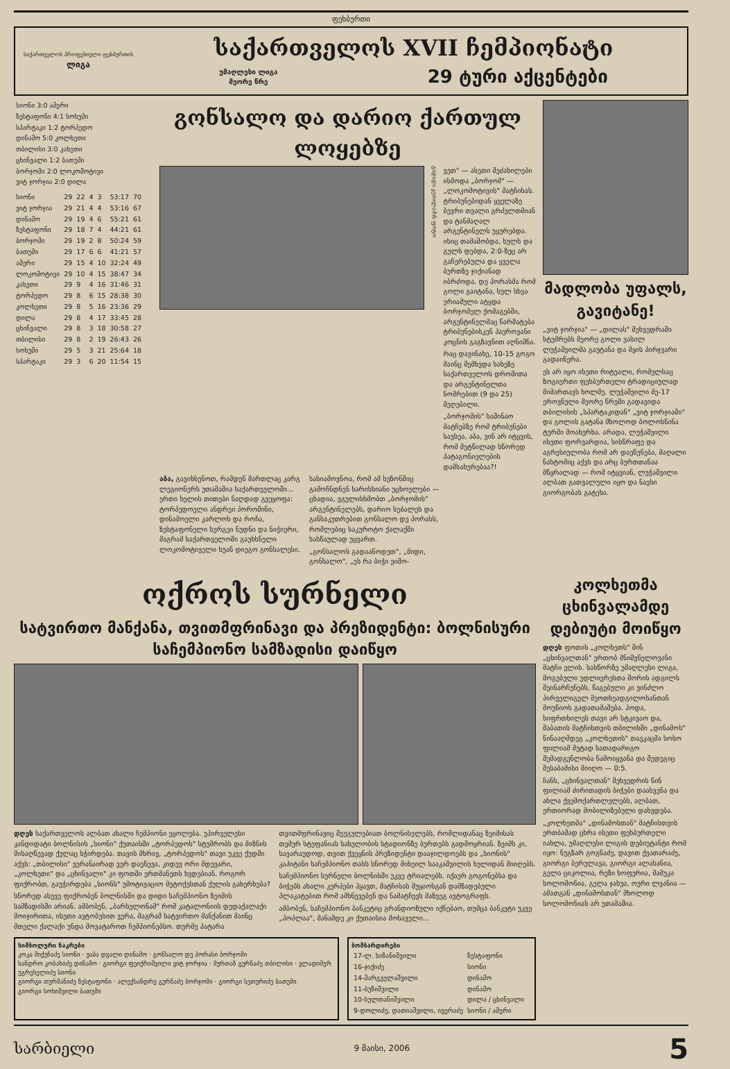ფეხბურთი
საქართველოს პროფესიული ფეხბურთის
ლიგა
საქართველოს XVII ჩემპიონატი
უმაღლესი ლიგა
მეორე წრე
29 ტური აქცენტები
| სიონი 3:0 ამერი |
| ზესტაფონი 4:1 სოხუმი |
| სპარტაკი 1:2 ტორპედო |
| დინამო 5:0 კოლხეთი |
| თბილისი 3:0 კახეთი |
| ცხინვალი 1:2 ბათუმი |
| ბორჯომი 2:0 ლოკომოტივი |
| ვიტ ჯორჯია 2:0 დილა |
| სიონი | 29 | 22 | 4 | 3 | 53:17 | 70 |
| ვიტ ჯორჯია | 29 | 21 | 4 | 4 | 53:16 | 67 |
| დინამო | 29 | 19 | 4 | 6 | 55:21 | 61 |
| ზესტაფონი | 29 | 18 | 7 | 4 | 44:21 | 61 |
| ბორჯომი | 29 | 19 | 2 | 8 | 50:24 | 59 |
| ბათუმი | 29 | 17 | 6 | 6 | 41:21 | 57 |
| ამერი | 29 | 15 | 4 | 10 | 32:24 | 49 |
| ლოკომოტივი | 29 | 10 | 4 | 15 | 38:47 | 34 |
| კახეთი | 29 | 9 | 4 | 16 | 31:46 | 31 |
| ტორპედო | 29 | 8 | 6 | 15 | 28:38 | 30 |
| კოლხეთი | 29 | 8 | 5 | 16 | 23:36 | 29 |
| დილა | 29 | 8 | 4 | 17 | 33:45 | 28 |
| ცხინვალი | 29 | 8 | 3 | 18 | 30:58 | 27 |
| თბილისი | 29 | 8 | 2 | 19 | 26:43 | 26 |
| სოხუმი | 29 | 5 | 3 | 21 | 25:64 | 18 |
| სპარტაკი | 29 | 3 | 6 | 20 | 11:54 | 15 |
გონსალო და დარიო ქართულ ლოყებზე
გადიდი კეთილაძის ფოტო
ვეთ" — ასეთი შეძახილები ისმოდა „ბორჯომ" — „ლოკომოტივის" მატჩისას. ტრიბუნებიდან ყველაზე ბევრი თვალი გრძელთმიან და ტანმაღალ არგენტინელს უყურებდა. ისიც თამაშობდა, სულს და გულს დებდა, 2:0-ზეც არ გაჩერებულა და ყველა ბურთზე ჯიქიანად იბრძოდა. დე პორასმა რომ გოლი გაიტანა, სულ სხვა ერიამული ატყდა ბორჯომელ ქომაგებში, არგენტინელმაც წარმატება ტრიბუნებისკენ ჰაეროვანი კოცნის გაგზავნით აღნიშნა.
რაც დავინახე, 10-15 გოგო მაინც შემხვდა სახეზე საქართველოს დროშითა და არგენტინელთა ნომრებით (9 და 25) შეღებილი.
„ბორჯომის" საშინაო მატჩებზე რომ ტრიბუნები სავსეა, აბა, ვინ არ იტყვის, რომ მეტწილად სწორედ პატაგონიელების დამსახურებაა?!
აბა, გავიხსენოთ, რამდენ მართლაც კარგ ლეგიონერს უთამაშია საქართველოში... ერთი ხელის თითები ნაღდად გვეყოფა: ტორპედოელი ანდრეი პოროშინი, დინამოელი კარლოს და როჩა, ზესტაფონელი სერგეი ნუდნი და ნიჭიერი, მაგრამ საქართველოში გაუხსნელი ლოკომოტიველი ხუან დიეგო გონსალესი.
სასიამოვნოა, რომ ამ სეზონშიც გამოჩნდნენ ხარისხიანი უცხოელები — ცხადია, ვგულისხმობთ „ბორჯომის" არგენტინელებს, დარიო სებალეს და განსაკუთრებით გონსალო დე პორასს, რომლებიც საკუროტო ქალაქში სასწაულად უყვართ.
„გონსალოს გადააწოდეთ", „მიდი, გონსალო", „ეს რა ბიჭი ვიშო-
მადლობა უფალს, გავიტანე!
„ვიტ ჯორჯია" — „დილას" შეხვედრაში სტუმრებს მეორე გოლი ვასილ ლუჭაშვილმა გაუტანა და მყის პირჯვარი გადაიწერა.
ეს არ იყო ისეთი რიტუალი, რომელსაც ზოგიერთი ფეხბურთელი ტრადიციულად მიმართავს ხოლმე. ლუჭაშვილი მე-17 ეროვნული მეორე წრეში გადავიდა თბილისის „სპარტაკიდან" „ვიტ ჯორჯიაში" და გოლის გატანა მხოლოდ ბოლოსწინა ტურში მოახერხა. არადა, ლუჭაშვილი ისეთი ფორვარდია, სისწრაფე და აგრესიულობა რომ არ დაეწუნება, მაღალი ნახტომიც აქვს და არც ბურთთანაა მწყრალად — რომ იტყვიან, ლუჭაშვილი ალბათ გათვალული იყო და ნავსი გიორგობას გატეხა.
ოქროს სურნელი
სატვირთო მანქანა, თვითმფრინავი და პრეზიდენტი: ბოლნისური საჩემპიონო სამზადისი დაიწყო
დღეს საქართველოს ალბათ ახალი ჩემპიონი ეყოლება. უპირველესი კანდიდატი ბოლნისის „სიონი" ქუთაისში „ტორპედოს" სტუმრობს და მიზნის მისაღწევად ქულაც სჭირდება. თავის მხრივ, „ტორპედოს" თავი უკვე ქუდში აქვს: „თბილისი" ვერანაირად ვერ დაეწევა, კიდევ ორი მდევარი, „კოლხეთი" და „ცხინვალი" კი ფოთში ერთმანეთს ხვდებიან. როგორ ფიქრობთ, გაუჭირდება „სიონს" უმოტივაციო მეტოქესთან ქულის გახერხება?
სწორედ ასევე ფიქრობენ ბოლნისში და დიდი საჩემპიონო ზეიმის სამზადისში არიან. ამბობენ, „ბარსელონამ" რომ კატალონიის დედაქალაქი მოიჯირითა, ისეთი ავტობუსით ვერა, მაგრამ სატვირთო მანქანით მაინც მთელი ქალაქი უნდა მოვატაროთ ჩემპიონებსო. თურმე პატარა თვითმფრინავიც შეუგულებიათ ბოლნისელებს, რომლიდანაც ზეიმისას თემურ სტეფანიას სახელობის სტადიონზე ბურთებს გადმოყრიან. ზეიმს კი, სავარაუდოდ, თვით ქვეყნის პრეზიდენტი დააჯილდოებს და „სიონის" კაპიტანი საჩემპიონო თასს სწორედ მიხეილ სააკაშვილის ხელიდან მიიღებს.
საჩემპიონო სურნელი ბოლნისში უკვე ტრიალებს. იქაურ გოგონებსა და ბიჭებს ახალი კერპები ჰყავთ, მატჩისას მუყაოსგან დამზადებული პლაკატებით რომ ამხნევებენ და ნამატჩევს მაზვეგ ავტოგრაფს.
ამბობენ, საჩემპიონო ბანკეტიც გრანდიოზული იქნებაო, თუმცა ბანკეტი უკვე „პოპლაა", მანამდე კი ქუთაისია მოსაველი...
სიმბოლური ნაკრები
კოკა მიქუჩაძე სიონი · ჟაბა დვალი დინამო · გონსალო დე პორასი ბორჯომი
სანდრო კობახიძე დინამო · გიორგი ფეიქრიშვილი ვიტ ჯორჯია · მურთაზ გურნაძე თბილისი · ვლადიმერ უგრეხელიძე სიონი
გიორგი თურმანიძე ზესტაფონი · ალექსანდრე გურნაძე ბორჯომი · გიორგი სეთურიძე ბათუმი
გიორგი სოხიშვილი ბათუმი
ბომბარდირები
| 17-ლ. ხიზანიშვილი | ზესტაფონი |
| 16-ჯიქიძე | სიონი |
| 14-მარგველაშვილი | დინამო |
| 11-ბუზიშვილი | დინამო |
| 10-სულთანიშვილი | დილა / ცხინვალი |
| 9-დოლიძე, დათიაშვილი, ივერაძე | სიონი / ამერი |
კოლხეთმა ცხინვალამდე დებიუტი მოიწყო
დღეს ფოთის „კოლხეთს" შინ „ცხინვალთან" ერთობ მნიშვნელოვანი მატჩი ელის. სასწორზე უმაღლესი ლიგა, მოგებული უდლიერესთა შორის ადგილს შეინარჩუნებს, წაგებული კი ვინძლო პირველიგელ მეოთხეადგილოსანთან მოუწიოს გადათამაშება. ჰოდა, სიფრთხილეს თავი არ სტკივაო და, შაბათის მატჩისთვის თბილისში „დინამოს" წინააღმდეგ „კოლხეთის" თავკაცმა სოსო ფილიამ მეტად სათადარიგო შემადგენლობა წამოიყვანა და შედეგიც შესაბამისი მიიღო — 0:5.
ჩანს, „ცხინვალთან" შეხვედრის წინ ფილიამ ძირითადის ბიჭები დაასვენა და ახლა ქვემოქართლელებს, ალბათ, ერთიორად მობილიზებული დახვდება.
„კოლხეთმა" „დინამოსთან" მატჩისთვის ერთბაშად ცხრა ისეთი ფეხბურთელი იახლა, უმაღლესი ლიგის დებიუტანტი რომ იყო: ნუგზარ გოგნაძე, დავით ქვათარაძე, გიორგი ბერულავა, გიორგი ალასანია, გელა ციკოლია, რეზი ხოფერია, მამუკა სოლომონია, გელა ჯახუა, ოური ლვანია — ამათგან „დინამოსთან" მხოლოდ სოლომონიას არ უთამაშია.
სარბიელი 9 მაისი, 2006 5